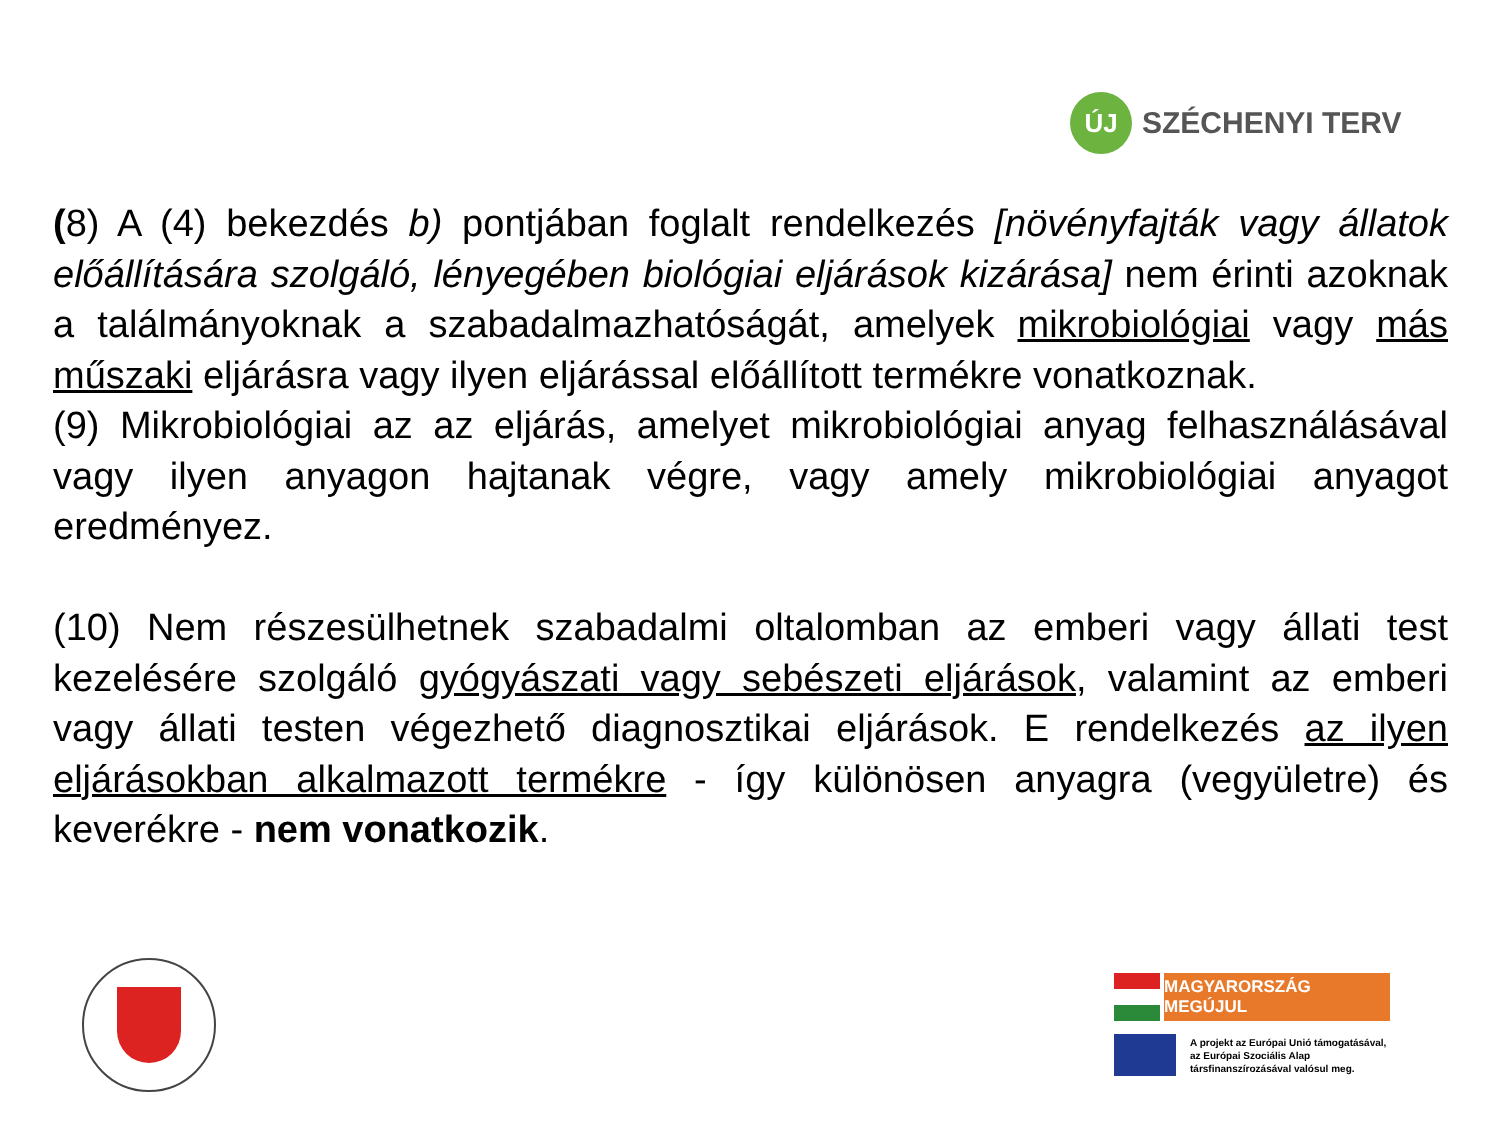ÚJ
SZÉCHENYI TERV
(8) A (4) bekezdés b) pontjában foglalt rendelkezés [növényfajták vagy állatok előállítására szolgáló, lényegében biológiai eljárások kizárása] nem érinti azoknak a találmányoknak a szabadalmazhatóságát, amelyek mikrobiológiai vagy más műszaki eljárásra vagy ilyen eljárással előállított termékre vonatkoznak.
(9) Mikrobiológiai az az eljárás, amelyet mikrobiológiai anyag felhasználásával vagy ilyen anyagon hajtanak végre, vagy amely mikrobiológiai anyagot eredményez.
(10) Nem részesülhetnek szabadalmi oltalomban az emberi vagy állati test kezelésére szolgáló gyógyászati vagy sebészeti eljárások, valamint az emberi vagy állati testen végezhető diagnosztikai eljárások. E rendelkezés az ilyen eljárásokban alkalmazott termékre - így különösen anyagra (vegyületre) és keverékre - nem vonatkozik.
MAGYARORSZÁG MEGÚJUL
A projekt az Európai Unió támogatásával,
az Európai Szociális Alap
társfinanszírozásával valósul meg.